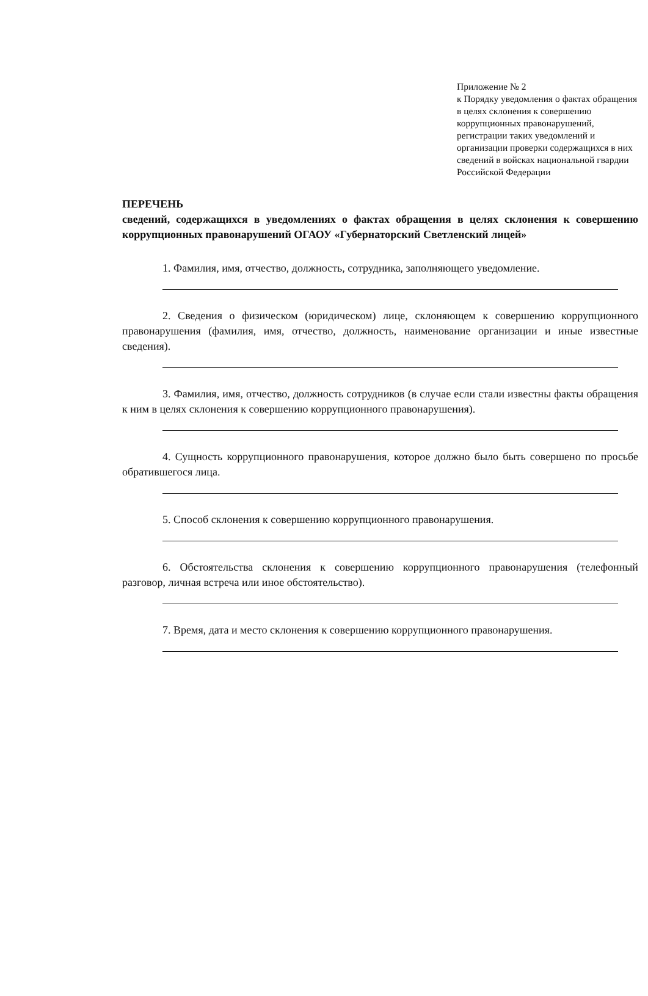Приложение № 2
к Порядку уведомления о фактах обращения в целях склонения к совершению коррупционных правонарушений, регистрации таких уведомлений и организации проверки содержащихся в них сведений в войсках национальной гвардии Российской Федерации
ПЕРЕЧЕНЬ
сведений, содержащихся в уведомлениях о фактах обращения в целях склонения к совершению коррупционных правонарушений ОГАОУ «Губернаторский Светленский лицей»
1. Фамилия, имя, отчество, должность, сотрудника, заполняющего уведомление.
2. Сведения о физическом (юридическом) лице, склоняющем к совершению коррупционного правонарушения (фамилия, имя, отчество, должность, наименование организации и иные известные сведения).
3. Фамилия, имя, отчество, должность сотрудников (в случае если стали известны факты обращения к ним в целях склонения к совершению коррупционного правонарушения).
4. Сущность коррупционного правонарушения, которое должно было быть совершено по просьбе обратившегося лица.
5. Способ склонения к совершению коррупционного правонарушения.
6. Обстоятельства склонения к совершению коррупционного правонарушения (телефонный разговор, личная встреча или иное обстоятельство).
7. Время, дата и место склонения к совершению коррупционного правонарушения.